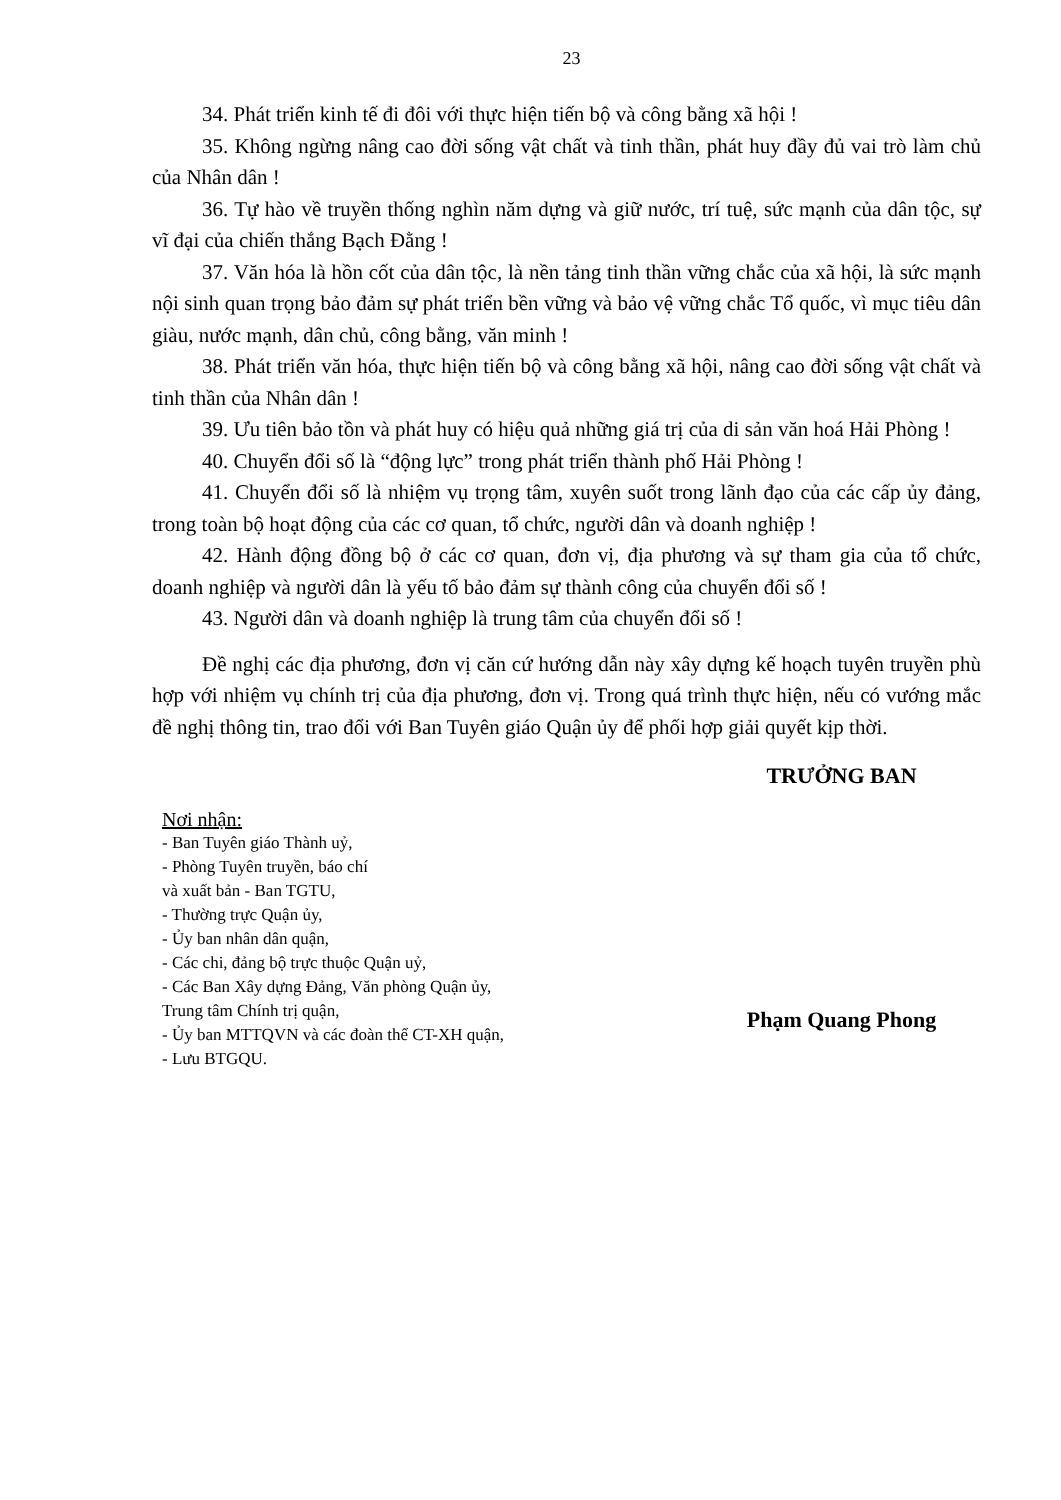23
34. Phát triển kinh tế đi đôi với thực hiện tiến bộ và công bằng xã hội !
35. Không ngừng nâng cao đời sống vật chất và tinh thần, phát huy đầy đủ vai trò làm chủ của Nhân dân !
36. Tự hào về truyền thống nghìn năm dựng và giữ nước, trí tuệ, sức mạnh của dân tộc, sự vĩ đại của chiến thắng Bạch Đằng !
37. Văn hóa là hồn cốt của dân tộc, là nền tảng tinh thần vững chắc của xã hội, là sức mạnh nội sinh quan trọng bảo đảm sự phát triển bền vững và bảo vệ vững chắc Tổ quốc, vì mục tiêu dân giàu, nước mạnh, dân chủ, công bằng, văn minh !
38. Phát triển văn hóa, thực hiện tiến bộ và công bằng xã hội, nâng cao đời sống vật chất và tinh thần của Nhân dân !
39. Ưu tiên bảo tồn và phát huy có hiệu quả những giá trị của di sản văn hoá Hải Phòng !
40. Chuyển đổi số là “động lực” trong phát triển thành phố Hải Phòng !
41. Chuyển đổi số là nhiệm vụ trọng tâm, xuyên suốt trong lãnh đạo của các cấp ủy đảng, trong toàn bộ hoạt động của các cơ quan, tổ chức, người dân và doanh nghiệp !
42. Hành động đồng bộ ở các cơ quan, đơn vị, địa phương và sự tham gia của tổ chức, doanh nghiệp và người dân là yếu tố bảo đảm sự thành công của chuyển đổi số !
43. Người dân và doanh nghiệp là trung tâm của chuyển đổi số !
Đề nghị các địa phương, đơn vị căn cứ hướng dẫn này xây dựng kế hoạch tuyên truyền phù hợp với nhiệm vụ chính trị của địa phương, đơn vị. Trong quá trình thực hiện, nếu có vướng mắc đề nghị thông tin, trao đổi với Ban Tuyên giáo Quận ủy để phối hợp giải quyết kịp thời.
Nơi nhận:
- Ban Tuyên giáo Thành uỷ,
- Phòng Tuyên truyền, báo chí
và xuất bản - Ban TGTU,
- Thường trực Quận ủy,
- Ủy ban nhân dân quận,
- Các chi, đảng bộ trực thuộc Quận uỷ,
- Các Ban Xây dựng Đảng, Văn phòng Quận ủy,
Trung tâm Chính trị quận,
- Ủy ban MTTQVN và các đoàn thể CT-XH quận,
- Lưu BTGQU.
TRƯỞNG BAN
Phạm Quang Phong